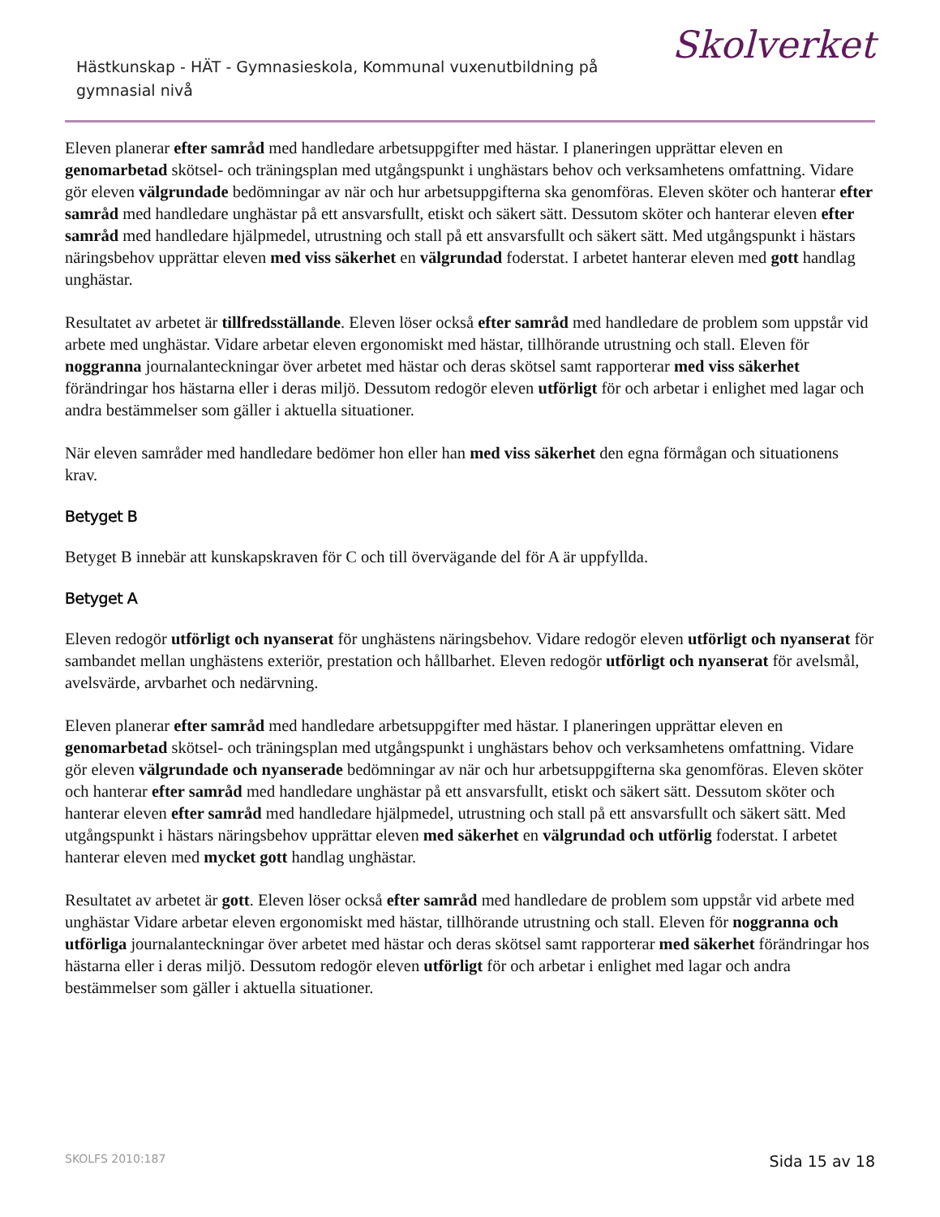Hästkunskap - HÄT - Gymnasieskola, Kommunal vuxenutbildning på gymnasial nivå
Skolverket
Eleven planerar efter samråd med handledare arbetsuppgifter med hästar. I planeringen upprättar eleven en genomarbetad skötsel- och träningsplan med utgångspunkt i unghästars behov och verksamhetens omfattning. Vidare gör eleven välgrundade bedömningar av när och hur arbetsuppgifterna ska genomföras. Eleven sköter och hanterar efter samråd med handledare unghästar på ett ansvarsfullt, etiskt och säkert sätt. Dessutom sköter och hanterar eleven efter samråd med handledare hjälpmedel, utrustning och stall på ett ansvarsfullt och säkert sätt. Med utgångspunkt i hästars näringsbehov upprättar eleven med viss säkerhet en välgrundad foderstat. I arbetet hanterar eleven med gott handlag unghästar.
Resultatet av arbetet är tillfredsställande. Eleven löser också efter samråd med handledare de problem som uppstår vid arbete med unghästar. Vidare arbetar eleven ergonomiskt med hästar, tillhörande utrustning och stall. Eleven för noggranna journalanteckningar över arbetet med hästar och deras skötsel samt rapporterar med viss säkerhet förändringar hos hästarna eller i deras miljö. Dessutom redogör eleven utförligt för och arbetar i enlighet med lagar och andra bestämmelser som gäller i aktuella situationer.
När eleven samråder med handledare bedömer hon eller han med viss säkerhet den egna förmågan och situationens krav.
Betyget B
Betyget B innebär att kunskapskraven för C och till övervägande del för A är uppfyllda.
Betyget A
Eleven redogör utförligt och nyanserat för unghästens näringsbehov. Vidare redogör eleven utförligt och nyanserat för sambandet mellan unghästens exteriör, prestation och hållbarhet. Eleven redogör utförligt och nyanserat för avelsmål, avelsvärde, arvbarhet och nedärvning.
Eleven planerar efter samråd med handledare arbetsuppgifter med hästar. I planeringen upprättar eleven en genomarbetad skötsel- och träningsplan med utgångspunkt i unghästars behov och verksamhetens omfattning. Vidare gör eleven välgrundade och nyanserade bedömningar av när och hur arbetsuppgifterna ska genomföras. Eleven sköter och hanterar efter samråd med handledare unghästar på ett ansvarsfullt, etiskt och säkert sätt. Dessutom sköter och hanterar eleven efter samråd med handledare hjälpmedel, utrustning och stall på ett ansvarsfullt och säkert sätt. Med utgångspunkt i hästars näringsbehov upprättar eleven med säkerhet en välgrundad och utförlig foderstat. I arbetet hanterar eleven med mycket gott handlag unghästar.
Resultatet av arbetet är gott. Eleven löser också efter samråd med handledare de problem som uppstår vid arbete med unghästar Vidare arbetar eleven ergonomiskt med hästar, tillhörande utrustning och stall. Eleven för noggranna och utförliga journalanteckningar över arbetet med hästar och deras skötsel samt rapporterar med säkerhet förändringar hos hästarna eller i deras miljö. Dessutom redogör eleven utförligt för och arbetar i enlighet med lagar och andra bestämmelser som gäller i aktuella situationer.
SKOLFS 2010:187 Sida 15 av 18